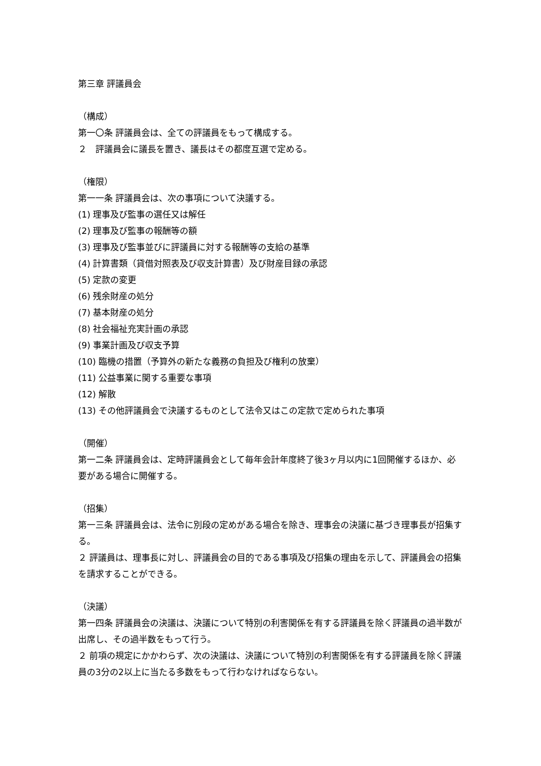第三章 評議員会
（構成）
第一〇条 評議員会は、全ての評議員をもって構成する。
２　評議員会に議長を置き、議長はその都度互選で定める。
（権限）
第一一条 評議員会は、次の事項について決議する。
(1) 理事及び監事の選任又は解任
(2) 理事及び監事の報酬等の額
(3) 理事及び監事並びに評議員に対する報酬等の支給の基準
(4) 計算書類（貸借対照表及び収支計算書）及び財産目録の承認
(5) 定款の変更
(6) 残余財産の処分
(7) 基本財産の処分
(8) 社会福祉充実計画の承認
(9) 事業計画及び収支予算
(10) 臨機の措置（予算外の新たな義務の負担及び権利の放棄）
(11) 公益事業に関する重要な事項
(12) 解散
(13) その他評議員会で決議するものとして法令又はこの定款で定められた事項
（開催）
第一二条 評議員会は、定時評議員会として毎年会計年度終了後3ヶ月以内に1回開催するほか、必要がある場合に開催する。
（招集）
第一三条 評議員会は、法令に別段の定めがある場合を除き、理事会の決議に基づき理事長が招集する。
２ 評議員は、理事長に対し、評議員会の目的である事項及び招集の理由を示して、評議員会の招集を請求することができる。
（決議）
第一四条 評議員会の決議は、決議について特別の利害関係を有する評議員を除く評議員の過半数が出席し、その過半数をもって行う。
２ 前項の規定にかかわらず、次の決議は、決議について特別の利害関係を有する評議員を除く評議員の3分の2以上に当たる多数をもって行わなければならない。